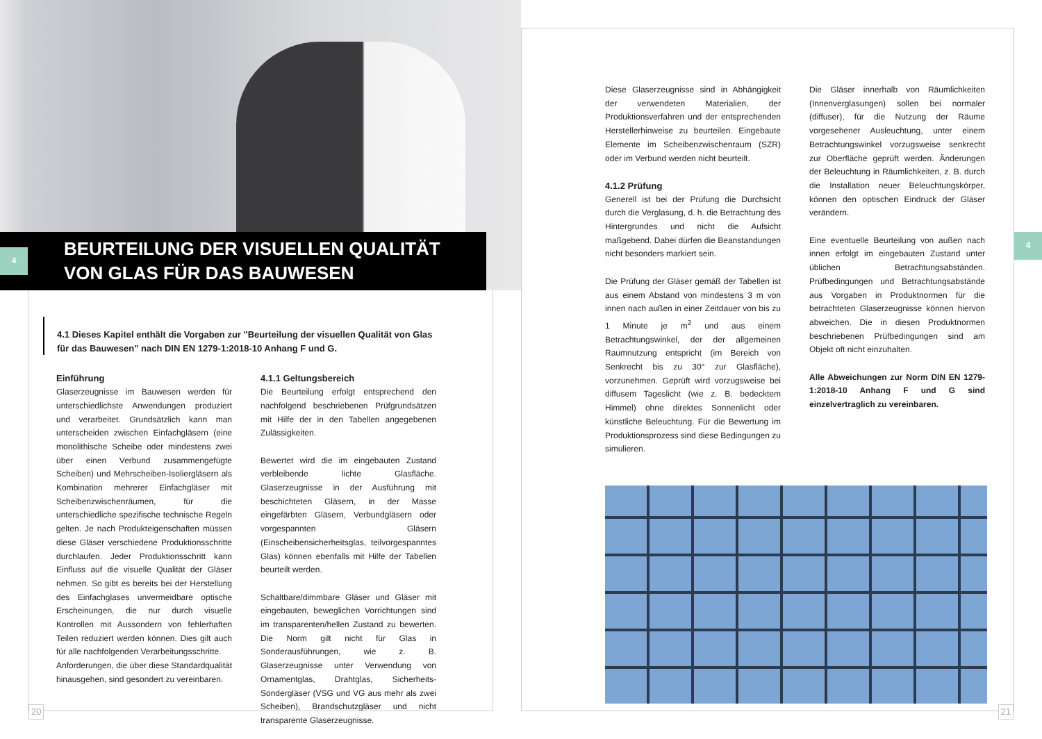4
BEURTEILUNG DER VISUELLEN QUALITÄT
VON GLAS FÜR DAS BAUWESEN
4.1 Dieses Kapitel enthält die Vorgaben zur "Beurteilung der visuellen Qualität von Glas für das Bauwesen" nach DIN EN 1279-1:2018-10 Anhang F und G.
Einführung
Glaserzeugnisse im Bauwesen werden für unterschiedlichste Anwendungen produziert und verarbeitet. Grundsätzlich kann man unterscheiden zwischen Einfachgläsern (eine monolithische Scheibe oder mindestens zwei über einen Verbund zusammengefügte Scheiben) und Mehrscheiben-Isoliergläsern als Kombination mehrerer Einfachgläser mit Scheibenzwischenräumen, für die unterschiedliche spezifische technische Regeln gelten. Je nach Produkteigenschaften müssen diese Gläser verschiedene Produktionsschritte durchlaufen. Jeder Produktionsschritt kann Einfluss auf die visuelle Qualität der Gläser nehmen. So gibt es bereits bei der Herstellung des Einfachglases unvermeidbare optische Erscheinungen, die nur durch visuelle Kontrollen mit Aussondern von fehlerhaften Teilen reduziert werden können. Dies gilt auch für alle nachfolgenden Verarbeitungsschritte.
Anforderungen, die über diese Standardqualität hinausgehen, sind gesondert zu vereinbaren.
4.1.1 Geltungsbereich
Die Beurteilung erfolgt entsprechend den nachfolgend beschriebenen Prüfgrundsätzen mit Hilfe der in den Tabellen angegebenen Zulässigkeiten.
Bewertet wird die im eingebauten Zustand verbleibende lichte Glasfläche. Glaserzeugnisse in der Ausführung mit beschichteten Gläsern, in der Masse eingefärbten Gläsern, Verbundgläsern oder vorgespannten Gläsern (Einscheibensicherheitsglas, teilvorgespanntes Glas) können ebenfalls mit Hilfe der Tabellen beurteilt werden.
Schaltbare/dimmbare Gläser und Gläser mit eingebauten, beweglichen Vorrichtungen sind im transparenten/hellen Zustand zu bewerten. Die Norm gilt nicht für Glas in Sonderausführungen, wie z. B. Glaserzeugnisse unter Verwendung von Ornamentglas, Drahtglas, Sicherheits-Sondergläser (VSG und VG aus mehr als zwei Scheiben), Brandschutzgläser und nicht transparente Glaserzeugnisse.
20
4
Diese Glaserzeugnisse sind in Abhängigkeit der verwendeten Materialien, der Produktionsverfahren und der entsprechenden Herstellerhinweise zu beurteilen. Eingebaute Elemente im Scheibenzwischenraum (SZR) oder im Verbund werden nicht beurteilt.
4.1.2 Prüfung
Generell ist bei der Prüfung die Durchsicht durch die Verglasung, d. h. die Betrachtung des Hintergrundes und nicht die Aufsicht maßgebend. Dabei dürfen die Beanstandungen nicht besonders markiert sein.
Die Prüfung der Gläser gemäß der Tabellen ist aus einem Abstand von mindestens 3 m von innen nach außen in einer Zeitdauer von bis zu 1 Minute je m<sup>2</sup> und aus einem Betrachtungswinkel, der der allgemeinen Raumnutzung entspricht (im Bereich von Senkrecht bis zu 30° zur Glasfläche), vorzunehmen. Geprüft wird vorzugsweise bei diffusem Tageslicht (wie z. B. bedecktem Himmel) ohne direktes Sonnenlicht oder künstliche Beleuchtung. Für die Bewertung im Produktionsprozess sind diese Bedingungen zu simulieren.
Die Gläser innerhalb von Räumlichkeiten (Innenverglasungen) sollen bei normaler (diffuser), für die Nutzung der Räume vorgesehener Ausleuchtung, unter einem Betrachtungswinkel vorzugsweise senkrecht zur Oberfläche geprüft werden. Änderungen der Beleuchtung in Räumlichkeiten, z. B. durch die Installation neuer Beleuchtungskörper, können den optischen Eindruck der Gläser verändern.
Eine eventuelle Beurteilung von außen nach innen erfolgt im eingebauten Zustand unter üblichen Betrachtungsabständen. Prüfbedingungen und Betrachtungsabstände aus Vorgaben in Produktnormen für die betrachteten Glaserzeugnisse können hiervon abweichen. Die in diesen Produktnormen beschriebenen Prüfbedingungen sind am Objekt oft nicht einzuhalten.
Alle Abweichungen zur Norm DIN EN 1279-1:2018-10 Anhang F und G sind einzelvertraglich zu vereinbaren.
21